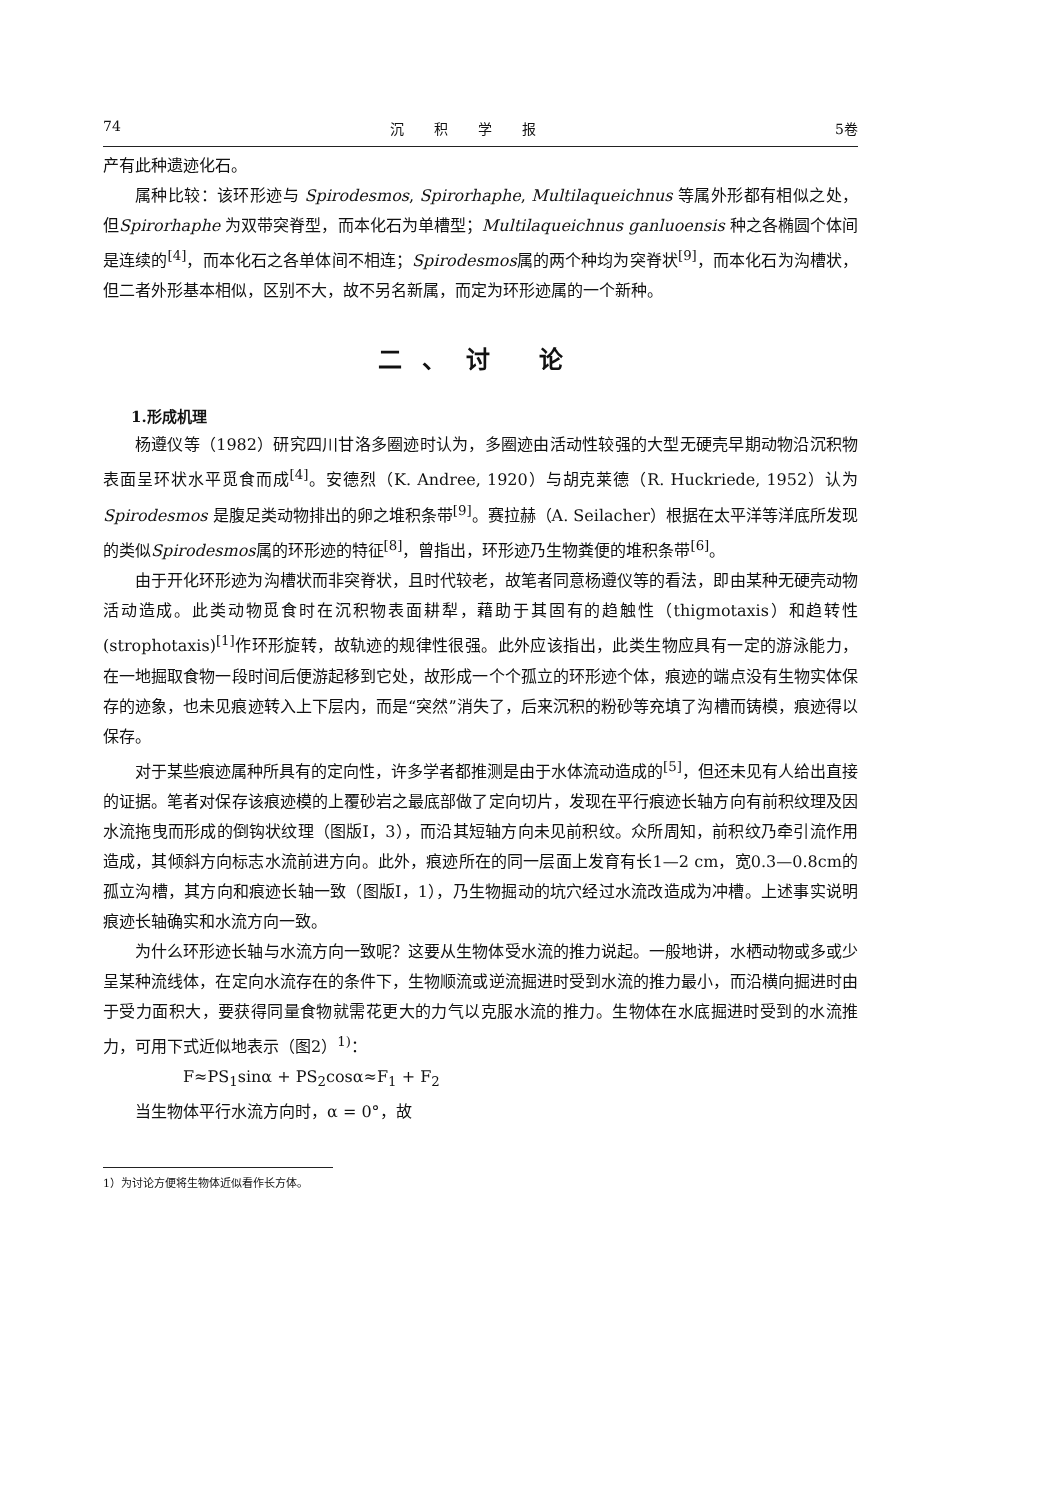74 沉积学报 5卷
产有此种遗迹化石。
属种比较：该环形迹与 Spirodesmos, Spirorhaphe, Multilaqueichnus 等属外形都有相似之处，但Spirorhaphe 为双带突脊型，而本化石为单槽型；Multilaqueichnus ganluoensis 种之各椭圆个体间是连续的<sup>[4]</sup>，而本化石之各单体间不相连；Spirodesmos属的两个种均为突脊状<sup>[9]</sup>，而本化石为沟槽状，但二者外形基本相似，区别不大，故不另名新属，而定为环形迹属的一个新种。
二、讨 论
1.形成机理
杨遵仪等（1982）研究四川甘洛多圈迹时认为，多圈迹由活动性较强的大型无硬壳早期动物沿沉积物表面呈环状水平觅食而成<sup>[4]</sup>。安德烈（K. Andree, 1920）与胡克莱德（R. Huckriede, 1952）认为 Spirodesmos 是腹足类动物排出的卵之堆积条带<sup>[9]</sup>。赛拉赫（A. Seilacher）根据在太平洋等洋底所发现的类似Spirodesmos属的环形迹的特征<sup>[8]</sup>，曾指出，环形迹乃生物粪便的堆积条带<sup>[6]</sup>。
由于开化环形迹为沟槽状而非突脊状，且时代较老，故笔者同意杨遵仪等的看法，即由某种无硬壳动物活动造成。此类动物觅食时在沉积物表面耕犁，藉助于其固有的趋触性（thigmotaxis）和趋转性(strophotaxis)<sup>[1]</sup>作环形旋转，故轨迹的规律性很强。此外应该指出，此类生物应具有一定的游泳能力，在一地掘取食物一段时间后便游起移到它处，故形成一个个孤立的环形迹个体，痕迹的端点没有生物实体保存的迹象，也未见痕迹转入上下层内，而是“突然”消失了，后来沉积的粉砂等充填了沟槽而铸模，痕迹得以保存。
对于某些痕迹属种所具有的定向性，许多学者都推测是由于水体流动造成的<sup>[5]</sup>，但还未见有人给出直接的证据。笔者对保存该痕迹模的上覆砂岩之最底部做了定向切片，发现在平行痕迹长轴方向有前积纹理及因水流拖曳而形成的倒钩状纹理（图版Ⅰ，3），而沿其短轴方向未见前积纹。众所周知，前积纹乃牵引流作用造成，其倾斜方向标志水流前进方向。此外，痕迹所在的同一层面上发育有长1—2 cm，宽0.3—0.8cm的孤立沟槽，其方向和痕迹长轴一致（图版Ⅰ，1），乃生物掘动的坑穴经过水流改造成为冲槽。上述事实说明痕迹长轴确实和水流方向一致。
为什么环形迹长轴与水流方向一致呢？这要从生物体受水流的推力说起。一般地讲，水栖动物或多或少呈某种流线体，在定向水流存在的条件下，生物顺流或逆流掘进时受到水流的推力最小，而沿横向掘进时由于受力面积大，要获得同量食物就需花更大的力气以克服水流的推力。生物体在水底掘进时受到的水流推力，可用下式近似地表示（图2）<sup>1)</sup>：
F≈PS<sub>1</sub>sinα + PS<sub>2</sub>cosα≈F<sub>1</sub> + F<sub>2</sub>
当生物体平行水流方向时，α = 0°，故
1）为讨论方便将生物体近似看作长方体。